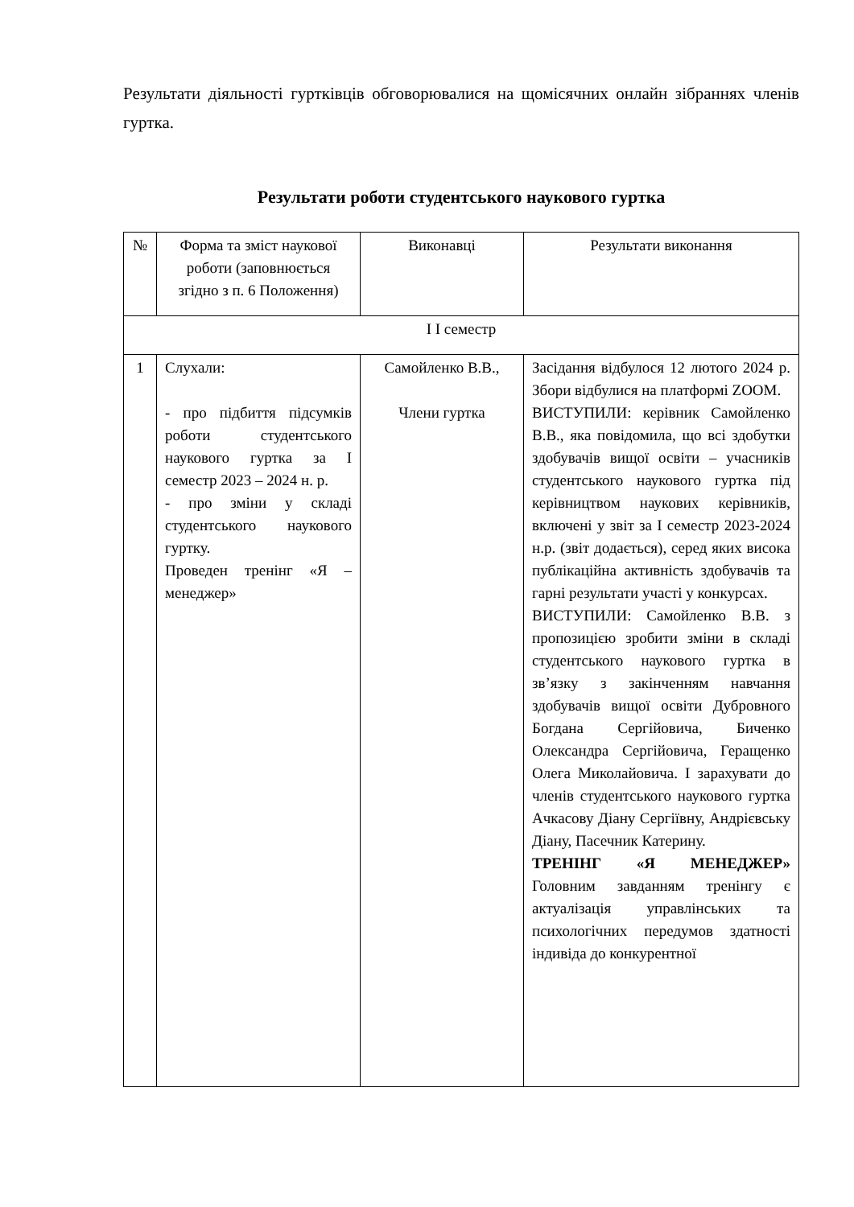Результати діяльності гуртківців обговорювалися на щомісячних онлайн зібраннях членів гуртка.
Результати роботи студентського наукового гуртка
| № | Форма та зміст наукової роботи (заповнюється згідно з п. 6 Положення) | Виконавці | Результати виконання |
| І І семестр | | | |
| 1 | Слухали: - про підбиття підсумків роботи студентського наукового гуртка за І семестр 2023 – 2024 н. р. - про зміни у складі студентського наукового гуртку. Проведен тренінг «Я – менеджер» | Самойленко В.В., Члени гуртка | Засідання відбулося 12 лютого 2024 р. Збори відбулися на платформі ZOOM. ВИСТУПИЛИ: керівник Самойленко В.В., яка повідомила, що всі здобутки здобувачів вищої освіти – учасників студентського наукового гуртка під керівництвом наукових керівників, включені у звіт за І семестр 2023-2024 н.р. (звіт додається), серед яких висока публікаційна активність здобувачів та гарні результати участі у конкурсах. ВИСТУПИЛИ: Самойленко В.В. з пропозицією зробити зміни в складі студентського наукового гуртка в зв’язку з закінченням навчання здобувачів вищої освіти Дубровного Богдана Сергійовича, Биченко Олександра Сергійовича, Геращенко Олега Миколайовича. І зарахувати до членів студентського наукового гуртка Ачкасову Діану Сергіївну, Андрієвську Діану, Пасечник Катерину. ТРЕНІНГ «Я МЕНЕДЖЕР» Головним завданням тренінгу є актуалізація управлінських та психологічних передумов здатності індивіда до конкурентної |